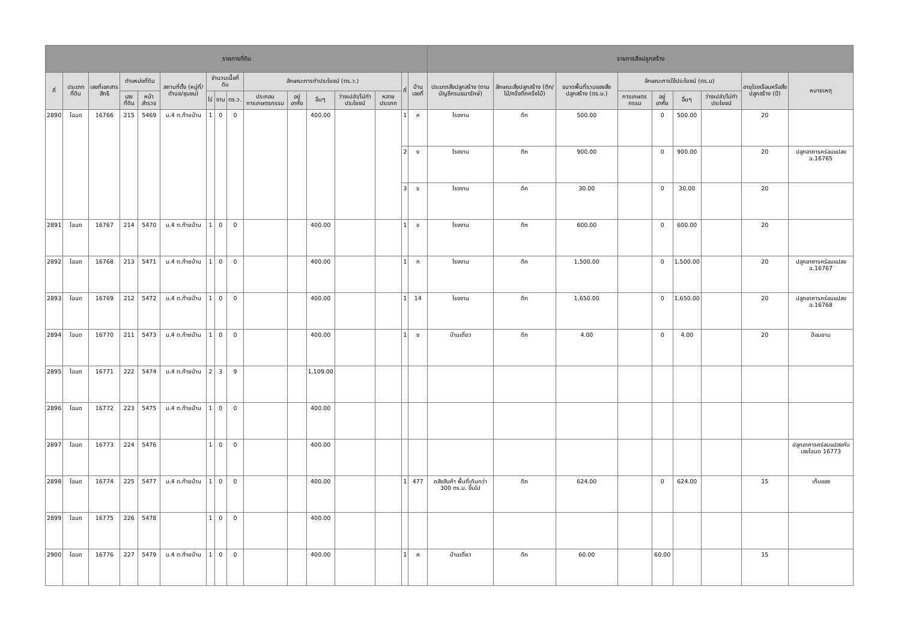| รายการที่ดิน | | | | | | | | | | | | | | | | รายการสิ่งปลูกสร้าง | | | | | | | | | | |
| --- | --- | --- | --- | --- | --- | --- | --- | --- | --- | --- | --- | --- | --- | --- | --- | --- | --- | --- | --- | --- | --- | --- | --- | --- | --- | --- |
| ที่ | ประเภทที่ดิน | เลขที่เอกสารสิทธิ | ตำแหน่งที่ดิน | | สถานที่ตั้ง (หมู่ที่/ตำบล/ชุมชน) | จำนวนเนื้อที่ดิน | | | ลักษณะการทำประโยชน์ (ตร.ว.) | | | | | | | ที่ | บ้านเลขที่ | ประเภทสิ่งปลูกสร้าง (ตามบัญชีกรมธนารักษ์) | ลักษณะสิ่งปลูกสร้าง (ตึก/ไม้/ครึ่งตึกครึ่งไม้) | ขนาดพื้นที่รวมของสิ่งปลูกสร้าง (ตร.ม.) | ลักษณะการใช้ประโยชน์ (ตร.ม) | | | | อายุโรงเรือนหรือสิ่งปลูกสร้าง (ปี) | หมายเหตุ |
| | | | เลขที่ดิน | หน้าสำรวจ | | ไร่ | งาน | ตร.ว. | ประกอบการเกษตรกรรม | อยู่อาศัย | อื่นๆ | ว่างเปล่า/ไม่ทำประโยชน์ | หลายประเภท | | | | | | | | การเกษตรกรรม | อยู่อาศัย | อื่นๆ | ว่างเปล่า/ไม่ทำประโยชน์ | | |
| 2890 | โฉนด | 16766 | 215 | 5469 | ม.4 ต.ท้ายบ้าน | 1 | 0 | 0 | | | 400.00 | | | | | 1 | ค | โรงงาน | ตึก | 500.00 | | 0 | 500.00 | | 20 | |
| | | | | | | | | | | | | | | | | 2 | ง | โรงงาน | ตึก | 900.00 | | 0 | 900.00 | | 20 | ปลูกอาคารคร่อมแปลง ฉ.16765 |
| | | | | | | | | | | | | | | | | 3 | จ | โรงงาน | ตึก | 30.00 | | 0 | 30.00 | | 20 | |
| 2891 | โฉนด | 16767 | 214 | 5470 | ม.4 ต.ท้ายบ้าน | 1 | 0 | 0 | | | 400.00 | | | | | 1 | ข | โรงงาน | ตึก | 600.00 | | 0 | 600.00 | | 20 | |
| 2892 | โฉนด | 16768 | 213 | 5471 | ม.4 ต.ท้ายบ้าน | 1 | 0 | 0 | | | 400.00 | | | | | 1 | ก | โรงงาน | ตึก | 1,500.00 | | 0 | 1,500.00 | | 20 | ปลูกอาคารคร่อมแปลง ฉ.16767 |
| 2893 | โฉนด | 16769 | 212 | 5472 | ม.4 ต.ท้ายบ้าน | 1 | 0 | 0 | | | 400.00 | | | | | 1 | 14 | โรงงาน | ตึก | 1,650.00 | | 0 | 1,650.00 | | 20 | ปลูกอาคารคร่อมแปลง ฉ.16768 |
| 2894 | โฉนด | 16770 | 211 | 5473 | ม.4 ต.ท้ายบ้าน | 1 | 0 | 0 | | | 400.00 | | | | | 1 | ซ | บ้านเดี่ยว | ตึก | 4.00 | | 0 | 4.00 | | 20 | ป้อมยาม |
| 2895 | โฉนด | 16771 | 222 | 5474 | ม.4 ต.ท้ายบ้าน | 2 | 3 | 9 | | | 1,109.00 | | | | | | | | | | | | | | | |
| 2896 | โฉนด | 16772 | 223 | 5475 | ม.4 ต.ท้ายบ้าน | 1 | 0 | 0 | | | 400.00 | | | | | | | | | | | | | | | |
| 2897 | โฉนด | 16773 | 224 | 5476 | | 1 | 0 | 0 | | | 400.00 | | | | | | | | | | | | | | | ปลูกอาคารคร่อมแปลงกับเลขโฉนด 16773 |
| 2898 | โฉนด | 16774 | 225 | 5477 | ม.4 ต.ท้ายบ้าน | 1 | 0 | 0 | | | 400.00 | | | | | 1 | 477 | คลังสินค้า พื้นที่เกินกว่า 300 ตร.ม. ขึ้นไป | ตึก | 624.00 | | 0 | 624.00 | | 15 | เก็บของ |
| 2899 | โฉนด | 16775 | 226 | 5478 | | 1 | 0 | 0 | | | 400.00 | | | | | | | | | | | | | | | |
| 2900 | โฉนด | 16776 | 227 | 5479 | ม.4 ต.ท้ายบ้าน | 1 | 0 | 0 | | | 400.00 | | | | | 1 | ค | บ้านเดี่ยว | ตึก | 60.00 | | 60.00 | | | 15 | |